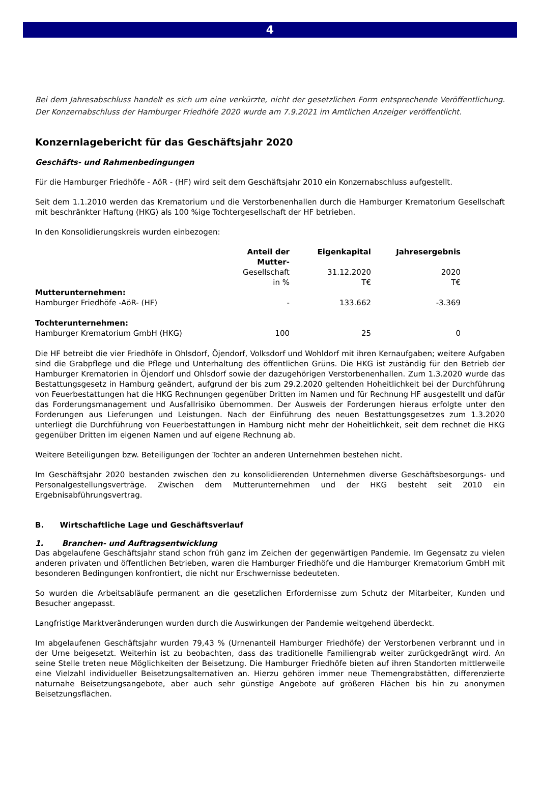4
Bei dem Jahresabschluss handelt es sich um eine verkürzte, nicht der gesetzlichen Form entsprechende Veröffentlichung. Der Konzernabschluss der Hamburger Friedhöfe 2020 wurde am 7.9.2021 im Amtlichen Anzeiger veröffentlicht.
Konzernlagebericht für das Geschäftsjahr 2020
Geschäfts- und Rahmenbedingungen
Für die Hamburger Friedhöfe - AöR - (HF) wird seit dem Geschäftsjahr 2010 ein Konzernabschluss aufgestellt.
Seit dem 1.1.2010 werden das Krematorium und die Verstorbenenhallen durch die Hamburger Krematorium Gesellschaft mit beschränkter Haftung (HKG) als 100 %ige Tochtergesellschaft der HF betrieben.
In den Konsolidierungskreis wurden einbezogen:
| | Anteil der Mutter- | Eigenkapital | Jahresergebnis |
| --- | --- | --- | --- |
| | Gesellschaft | 31.12.2020 | 2020 |
| | in % | T€ | T€ |
| Mutterunternehmen: | | | |
| Hamburger Friedhöfe -AöR- (HF) | - | 133.662 | -3.369 |
| Tochterunternehmen: | | | |
| Hamburger Krematorium GmbH (HKG) | 100 | 25 | 0 |
Die HF betreibt die vier Friedhöfe in Ohlsdorf, Öjendorf, Volksdorf und Wohldorf mit ihren Kernaufgaben; weitere Aufgaben sind die Grabpflege und die Pflege und Unterhaltung des öffentlichen Grüns. Die HKG ist zuständig für den Betrieb der Hamburger Krematorien in Öjendorf und Ohlsdorf sowie der dazugehörigen Verstorbenenhallen. Zum 1.3.2020 wurde das Bestattungsgesetz in Hamburg geändert, aufgrund der bis zum 29.2.2020 geltenden Hoheitlichkeit bei der Durchführung von Feuerbestattungen hat die HKG Rechnungen gegenüber Dritten im Namen und für Rechnung HF ausgestellt und dafür das Forderungsmanagement und Ausfallrisiko übernommen. Der Ausweis der Forderungen hieraus erfolgte unter den Forderungen aus Lieferungen und Leistungen. Nach der Einführung des neuen Bestattungsgesetzes zum 1.3.2020 unterliegt die Durchführung von Feuerbestattungen in Hamburg nicht mehr der Hoheitlichkeit, seit dem rechnet die HKG gegenüber Dritten im eigenen Namen und auf eigene Rechnung ab.
Weitere Beteiligungen bzw. Beteiligungen der Tochter an anderen Unternehmen bestehen nicht.
Im Geschäftsjahr 2020 bestanden zwischen den zu konsolidierenden Unternehmen diverse Geschäftsbesorgungs- und Personalgestellungsverträge. Zwischen dem Mutterunternehmen und der HKG besteht seit 2010 ein Ergebnisabführungsvertrag.
B. Wirtschaftliche Lage und Geschäftsverlauf
1. Branchen- und Auftragsentwicklung
Das abgelaufene Geschäftsjahr stand schon früh ganz im Zeichen der gegenwärtigen Pandemie. Im Gegensatz zu vielen anderen privaten und öffentlichen Betrieben, waren die Hamburger Friedhöfe und die Hamburger Krematorium GmbH mit besonderen Bedingungen konfrontiert, die nicht nur Erschwernisse bedeuteten.
So wurden die Arbeitsabläufe permanent an die gesetzlichen Erfordernisse zum Schutz der Mitarbeiter, Kunden und Besucher angepasst.
Langfristige Marktveränderungen wurden durch die Auswirkungen der Pandemie weitgehend überdeckt.
Im abgelaufenen Geschäftsjahr wurden 79,43 % (Urnenanteil Hamburger Friedhöfe) der Verstorbenen verbrannt und in der Urne beigesetzt. Weiterhin ist zu beobachten, dass das traditionelle Familiengrab weiter zurückgedrängt wird. An seine Stelle treten neue Möglichkeiten der Beisetzung. Die Hamburger Friedhöfe bieten auf ihren Standorten mittlerweile eine Vielzahl individueller Beisetzungsalternativen an. Hierzu gehören immer neue Themengrabstätten, differenzierte naturnahe Beisetzungsangebote, aber auch sehr günstige Angebote auf größeren Flächen bis hin zu anonymen Beisetzungsflächen.